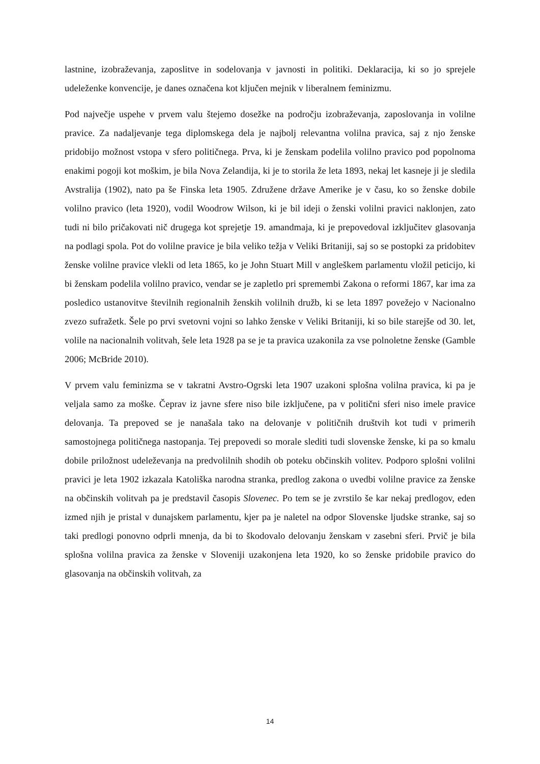lastnine, izobraževanja, zaposlitve in sodelovanja v javnosti in politiki. Deklaracija, ki so jo sprejele udeleženke konvencije, je danes označena kot ključen mejnik v liberalnem feminizmu.
Pod največje uspehe v prvem valu štejemo dosežke na področju izobraževanja, zaposlovanja in volilne pravice. Za nadaljevanje tega diplomskega dela je najbolj relevantna volilna pravica, saj z njo ženske pridobijo možnost vstopa v sfero političnega. Prva, ki je ženskam podelila volilno pravico pod popolnoma enakimi pogoji kot moškim, je bila Nova Zelandija, ki je to storila že leta 1893, nekaj let kasneje ji je sledila Avstralija (1902), nato pa še Finska leta 1905. Združene države Amerike je v času, ko so ženske dobile volilno pravico (leta 1920), vodil Woodrow Wilson, ki je bil ideji o ženski volilni pravici naklonjen, zato tudi ni bilo pričakovati nič drugega kot sprejetje 19. amandmaja, ki je prepovedoval izključitev glasovanja na podlagi spola. Pot do volilne pravice je bila veliko težja v Veliki Britaniji, saj so se postopki za pridobitev ženske volilne pravice vlekli od leta 1865, ko je John Stuart Mill v angleškem parlamentu vložil peticijo, ki bi ženskam podelila volilno pravico, vendar se je zapletlo pri spremembi Zakona o reformi 1867, kar ima za posledico ustanovitve številnih regionalnih ženskih volilnih družb, ki se leta 1897 povežejo v Nacionalno zvezo sufražetk. Šele po prvi svetovni vojni so lahko ženske v Veliki Britaniji, ki so bile starejše od 30. let, volile na nacionalnih volitvah, šele leta 1928 pa se je ta pravica uzakonila za vse polnoletne ženske (Gamble 2006; McBride 2010).
V prvem valu feminizma se v takratni Avstro-Ogrski leta 1907 uzakoni splošna volilna pravica, ki pa je veljala samo za moške. Čeprav iz javne sfere niso bile izključene, pa v politični sferi niso imele pravice delovanja. Ta prepoved se je nanašala tako na delovanje v političnih društvih kot tudi v primerih samostojnega političnega nastopanja. Tej prepovedi so morale slediti tudi slovenske ženske, ki pa so kmalu dobile priložnost udeleževanja na predvolilnih shodih ob poteku občinskih volitev. Podporo splošni volilni pravici je leta 1902 izkazala Katoliška narodna stranka, predlog zakona o uvedbi volilne pravice za ženske na občinskih volitvah pa je predstavil časopis Slovenec. Po tem se je zvrstilo še kar nekaj predlogov, eden izmed njih je pristal v dunajskem parlamentu, kjer pa je naletel na odpor Slovenske ljudske stranke, saj so taki predlogi ponovno odprli mnenja, da bi to škodovalo delovanju ženskam v zasebni sferi. Prvič je bila splošna volilna pravica za ženske v Sloveniji uzakonjena leta 1920, ko so ženske pridobile pravico do glasovanja na občinskih volitvah, za
14